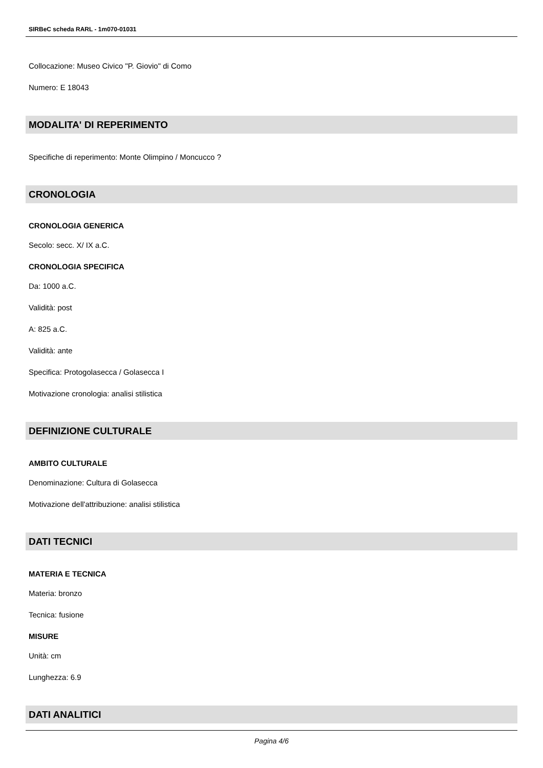SIRBeC scheda RARL - 1m070-01031
Collocazione: Museo Civico "P. Giovio" di Como
Numero: E 18043
MODALITA' DI REPERIMENTO
Specifiche di reperimento: Monte Olimpino / Moncucco ?
CRONOLOGIA
CRONOLOGIA GENERICA
Secolo: secc. X/ IX a.C.
CRONOLOGIA SPECIFICA
Da: 1000 a.C.
Validità: post
A: 825 a.C.
Validità: ante
Specifica: Protogolasecca / Golasecca I
Motivazione cronologia: analisi stilistica
DEFINIZIONE CULTURALE
AMBITO CULTURALE
Denominazione: Cultura di Golasecca
Motivazione dell'attribuzione: analisi stilistica
DATI TECNICI
MATERIA E TECNICA
Materia: bronzo
Tecnica: fusione
MISURE
Unità: cm
Lunghezza: 6.9
DATI ANALITICI
Pagina 4/6